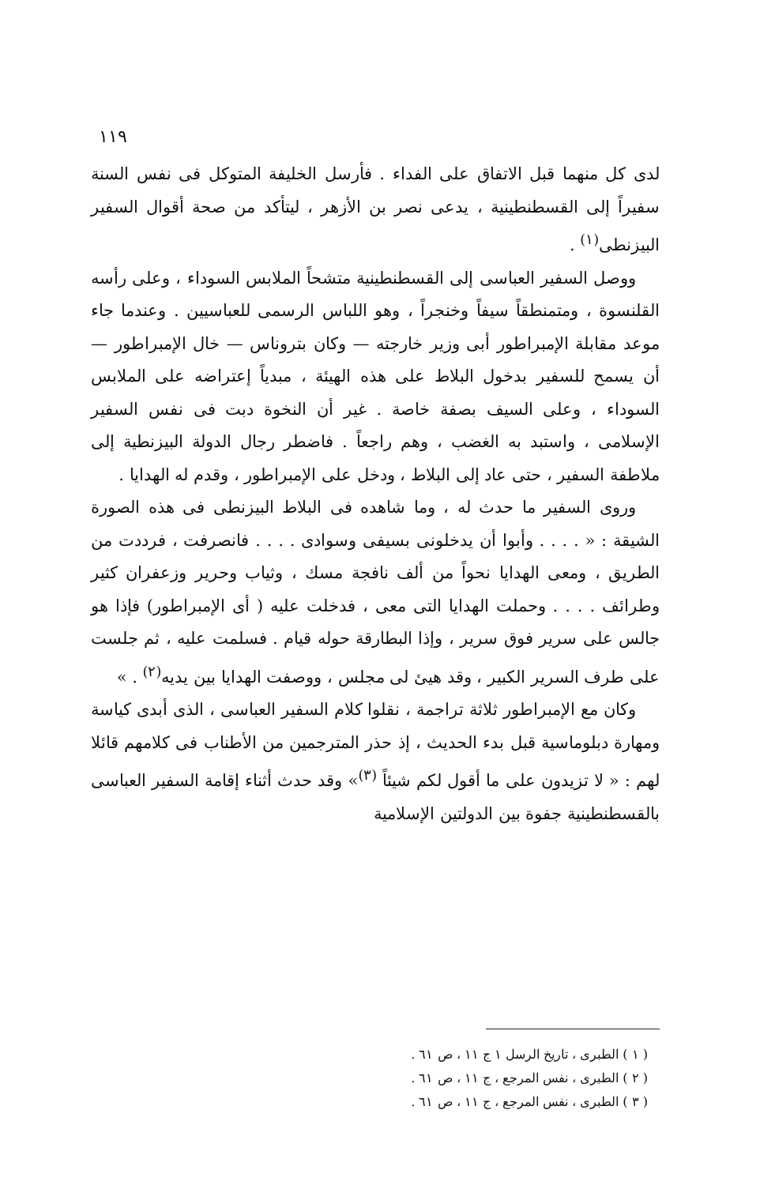١١٩
لدى كل منهما قبل الاتفاق على الفداء . فأرسل الخليفة المتوكل فى نفس السنة سفيراً إلى القسطنطينية ، يدعى نصر بن الأزهر ، ليتأكد من صحة أقوال السفير البيزنطى<sup>(١)</sup> .
ووصل السفير العباسى إلى القسطنطينية متشحاً الملابس السوداء ، وعلى رأسه القلنسوة ، ومتمنطقاً سيفاً وخنجراً ، وهو اللباس الرسمى للعباسيين . وعندما جاء موعد مقابلة الإمبراطور أبى وزير خارجته — وكان بتروناس — خال الإمبراطور — أن يسمح للسفير بدخول البلاط على هذه الهيئة ، مبدياً إعتراضه على الملابس السوداء ، وعلى السيف بصفة خاصة . غير أن النخوة دبت فى نفس السفير الإسلامى ، واستبد به الغضب ، وهم راجعاً . فاضطر رجال الدولة البيزنطية إلى ملاطفة السفير ، حتى عاد إلى البلاط ، ودخل على الإمبراطور ، وقدم له الهدايا .
وروى السفير ما حدث له ، وما شاهده فى البلاط البيزنطى فى هذه الصورة الشيقة : « . . . . وأبوا أن يدخلونى بسيفى وسوادى . . . . فانصرفت ، فرددت من الطريق ، ومعى الهدايا نحواً من ألف نافجة مسك ، وثياب وحرير وزعفران كثير وطرائف . . . . وحملت الهدايا التى معى ، فدخلت عليه ( أى الإمبراطور) فإذا هو جالس على سرير فوق سرير ، وإذا البطارقة حوله قيام . فسلمت عليه ، ثم جلست على طرف السرير الكبير ، وقد هيئ لى مجلس ، ووصفت الهدايا بين يديه<sup>(٢)</sup> . »
وكان مع الإمبراطور ثلاثة تراجمة ، نقلوا كلام السفير العباسى ، الذى أبدى كياسة ومهارة دبلوماسية قبل بدء الحديث ، إذ حذر المترجمين من الأطناب فى كلامهم قائلا لهم : « لا تزيدون على ما أقول لكم شيئاً <sup>(٣)</sup>» وقد حدث أثناء إقامة السفير العباسى بالقسطنطينية جفوة بين الدولتين الإسلامية
( ١ ) الطبرى ، تاريخ الرسل ١ ج ١١ ، ص ٦١ .
( ٢ ) الطبرى ، نفس المرجع ، ج ١١ ، ص ٦١ .
( ٣ ) الطبرى ، نفس المرجع ، ج ١١ ، ص ٦١ .